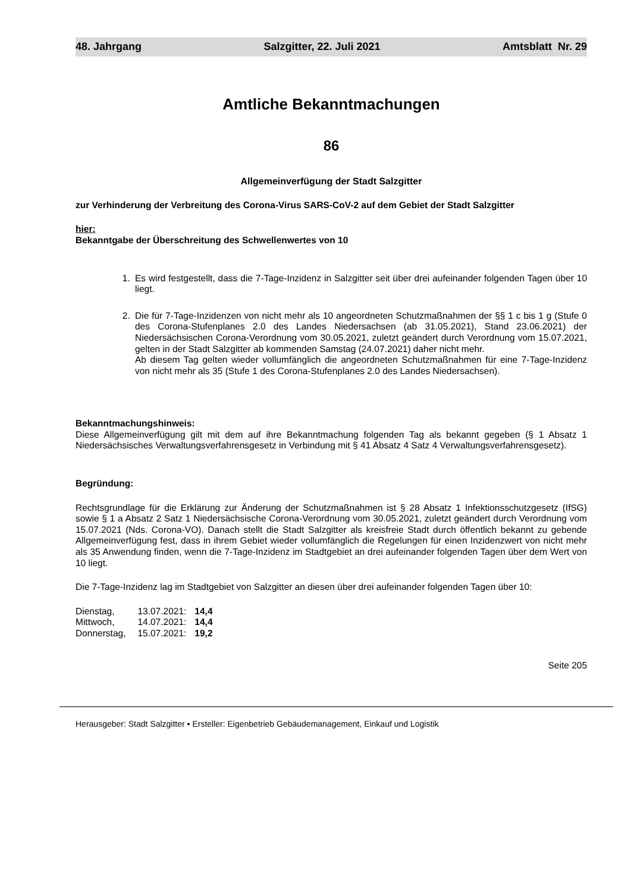48. Jahrgang Salzgitter, 22. Juli 2021 Amtsblatt Nr. 29
Amtliche Bekanntmachungen
86
Allgemeinverfügung der Stadt Salzgitter
zur Verhinderung der Verbreitung des Corona-Virus SARS-CoV-2 auf dem Gebiet der Stadt Salzgitter
hier:
Bekanntgabe der Überschreitung des Schwellenwertes von 10
1. Es wird festgestellt, dass die 7-Tage-Inzidenz in Salzgitter seit über drei aufeinander folgenden Tagen über 10 liegt.
2. Die für 7-Tage-Inzidenzen von nicht mehr als 10 angeordneten Schutzmaßnahmen der §§ 1 c bis 1 g (Stufe 0 des Corona-Stufenplanes 2.0 des Landes Niedersachsen (ab 31.05.2021), Stand 23.06.2021) der Niedersächsischen Corona-Verordnung vom 30.05.2021, zuletzt geändert durch Verordnung vom 15.07.2021, gelten in der Stadt Salzgitter ab kommenden Samstag (24.07.2021) daher nicht mehr.
Ab diesem Tag gelten wieder vollumfänglich die angeordneten Schutzmaßnahmen für eine 7-Tage-Inzidenz von nicht mehr als 35 (Stufe 1 des Corona-Stufenplanes 2.0 des Landes Niedersachsen).
Bekanntmachungshinweis:
Diese Allgemeinverfügung gilt mit dem auf ihre Bekanntmachung folgenden Tag als bekannt gegeben (§ 1 Absatz 1 Niedersächsisches Verwaltungsverfahrensgesetz in Verbindung mit § 41 Absatz 4 Satz 4 Verwaltungsverfahrensgesetz).
Begründung:
Rechtsgrundlage für die Erklärung zur Änderung der Schutzmaßnahmen ist § 28 Absatz 1 Infektionsschutzgesetz (IfSG) sowie § 1 a Absatz 2 Satz 1 Niedersächsische Corona-Verordnung vom 30.05.2021, zuletzt geändert durch Verordnung vom 15.07.2021 (Nds. Corona-VO). Danach stellt die Stadt Salzgitter als kreisfreie Stadt durch öffentlich bekannt zu gebende Allgemeinverfügung fest, dass in ihrem Gebiet wieder vollumfänglich die Regelungen für einen Inzidenzwert von nicht mehr als 35 Anwendung finden, wenn die 7-Tage-Inzidenz im Stadtgebiet an drei aufeinander folgenden Tagen über dem Wert von 10 liegt.
Die 7-Tage-Inzidenz lag im Stadtgebiet von Salzgitter an diesen über drei aufeinander folgenden Tagen über 10:
| Dienstag, | 13.07.2021: | 14,4 |
| Mittwoch, | 14.07.2021: | 14,4 |
| Donnerstag, | 15.07.2021: | 19,2 |
Seite 205
Herausgeber: Stadt Salzgitter ▪ Ersteller: Eigenbetrieb Gebäudemanagement, Einkauf und Logistik